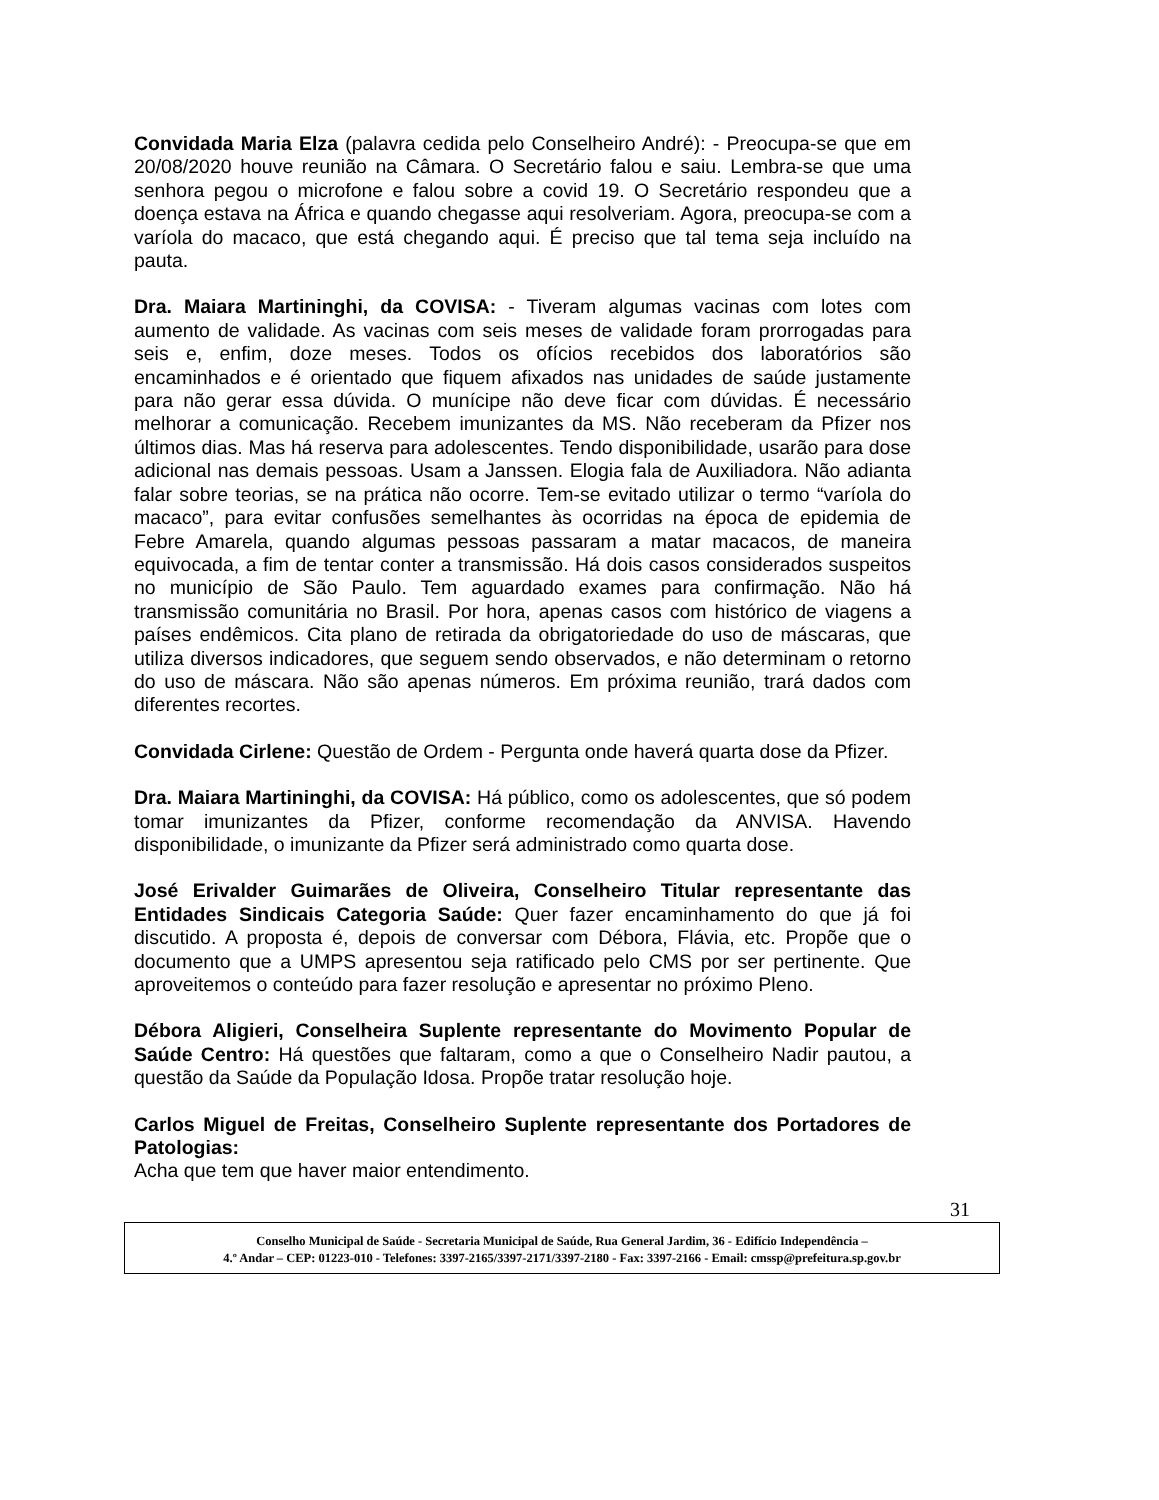Convidada Maria Elza (palavra cedida pelo Conselheiro André): - Preocupa-se que em 20/08/2020 houve reunião na Câmara. O Secretário falou e saiu. Lembra-se que uma senhora pegou o microfone e falou sobre a covid 19. O Secretário respondeu que a doença estava na África e quando chegasse aqui resolveriam. Agora, preocupa-se com a varíola do macaco, que está chegando aqui. É preciso que tal tema seja incluído na pauta.
Dra. Maiara Martininghi, da COVISA: - Tiveram algumas vacinas com lotes com aumento de validade. As vacinas com seis meses de validade foram prorrogadas para seis e, enfim, doze meses. Todos os ofícios recebidos dos laboratórios são encaminhados e é orientado que fiquem afixados nas unidades de saúde justamente para não gerar essa dúvida. O munícipe não deve ficar com dúvidas. É necessário melhorar a comunicação. Recebem imunizantes da MS. Não receberam da Pfizer nos últimos dias. Mas há reserva para adolescentes. Tendo disponibilidade, usarão para dose adicional nas demais pessoas. Usam a Janssen. Elogia fala de Auxiliadora. Não adianta falar sobre teorias, se na prática não ocorre. Tem-se evitado utilizar o termo “varíola do macaco”, para evitar confusões semelhantes às ocorridas na época de epidemia de Febre Amarela, quando algumas pessoas passaram a matar macacos, de maneira equivocada, a fim de tentar conter a transmissão. Há dois casos considerados suspeitos no município de São Paulo. Tem aguardado exames para confirmação. Não há transmissão comunitária no Brasil. Por hora, apenas casos com histórico de viagens a países endêmicos. Cita plano de retirada da obrigatoriedade do uso de máscaras, que utiliza diversos indicadores, que seguem sendo observados, e não determinam o retorno do uso de máscara. Não são apenas números. Em próxima reunião, trará dados com diferentes recortes.
Convidada Cirlene: Questão de Ordem - Pergunta onde haverá quarta dose da Pfizer.
Dra. Maiara Martininghi, da COVISA: Há público, como os adolescentes, que só podem tomar imunizantes da Pfizer, conforme recomendação da ANVISA. Havendo disponibilidade, o imunizante da Pfizer será administrado como quarta dose.
José Erivalder Guimarães de Oliveira, Conselheiro Titular representante das Entidades Sindicais Categoria Saúde: Quer fazer encaminhamento do que já foi discutido. A proposta é, depois de conversar com Débora, Flávia, etc. Propõe que o documento que a UMPS apresentou seja ratificado pelo CMS por ser pertinente. Que aproveitemos o conteúdo para fazer resolução e apresentar no próximo Pleno.
Débora Aligieri, Conselheira Suplente representante do Movimento Popular de Saúde Centro: Há questões que faltaram, como a que o Conselheiro Nadir pautou, a questão da Saúde da População Idosa. Propõe tratar resolução hoje.
Carlos Miguel de Freitas, Conselheiro Suplente representante dos Portadores de Patologias:
Acha que tem que haver maior entendimento.
31
Conselho Municipal de Saúde - Secretaria Municipal de Saúde, Rua General Jardim, 36 - Edifício Independência –
4.º Andar – CEP: 01223-010 - Telefones: 3397-2165/3397-2171/3397-2180 - Fax: 3397-2166 - Email: cmssp@prefeitura.sp.gov.br